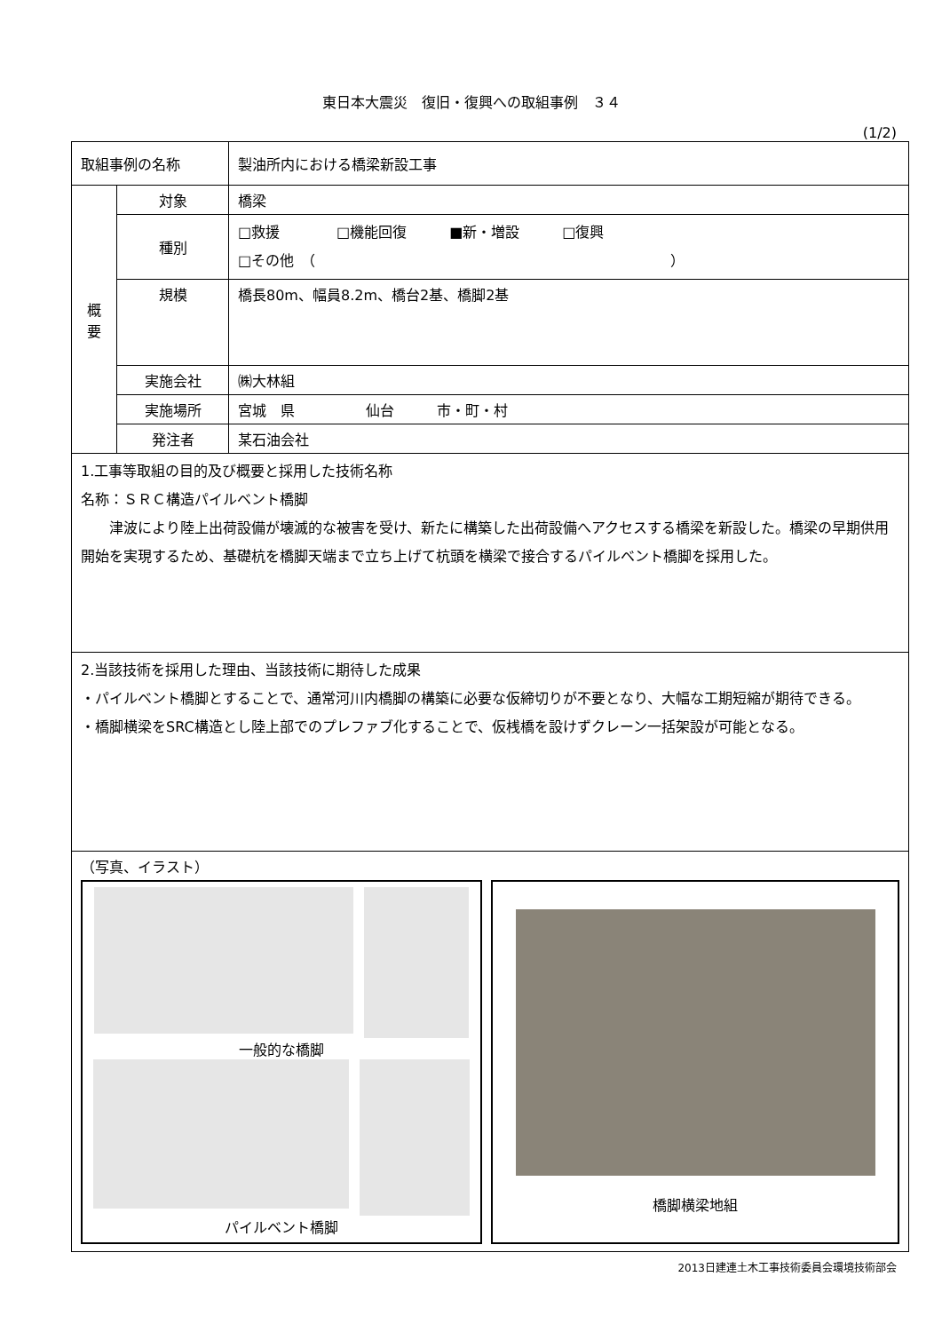東日本大震災　復旧・復興への取組事例　３４
(1/2)
| 取組事例の名称 | | 製油所内における橋梁新設工事 |
| 概 要 | 対象 | 橋梁 |
| | 種別 | □救援 □機能回復 ■新・増設 □復興 □その他 （ ） |
| | 規模 | 橋長80m、幅員8.2m、橋台2基、橋脚2基 |
| | 実施会社 | ㈱大林組 |
| | 実施場所 | 宮城 県 仙台 市・町・村 |
| | 発注者 | 某石油会社 |
| 1.工事等取組の目的及び概要と採用した技術名称 名称：ＳＲＣ構造パイルベント橋脚 津波により陸上出荷設備が壊滅的な被害を受け、新たに構築した出荷設備へアクセスする橋梁を新設した。橋梁の早期供用開始を実現するため、基礎杭を橋脚天端まで立ち上げて杭頭を横梁で接合するパイルベント橋脚を採用した。 | | |
| 2.当該技術を採用した理由、当該技術に期待した成果 ・パイルベント橋脚とすることで、通常河川内橋脚の構築に必要な仮締切りが不要となり、大幅な工期短縮が期待できる。 ・橋脚横梁をSRC構造とし陸上部でのプレファブ化することで、仮桟橋を設けずクレーン一括架設が可能となる。 | | |
| （写真、イラスト） 一般的な橋脚 パイルベント橋脚 橋脚横梁地組 | | |
2013日建連土木工事技術委員会環境技術部会